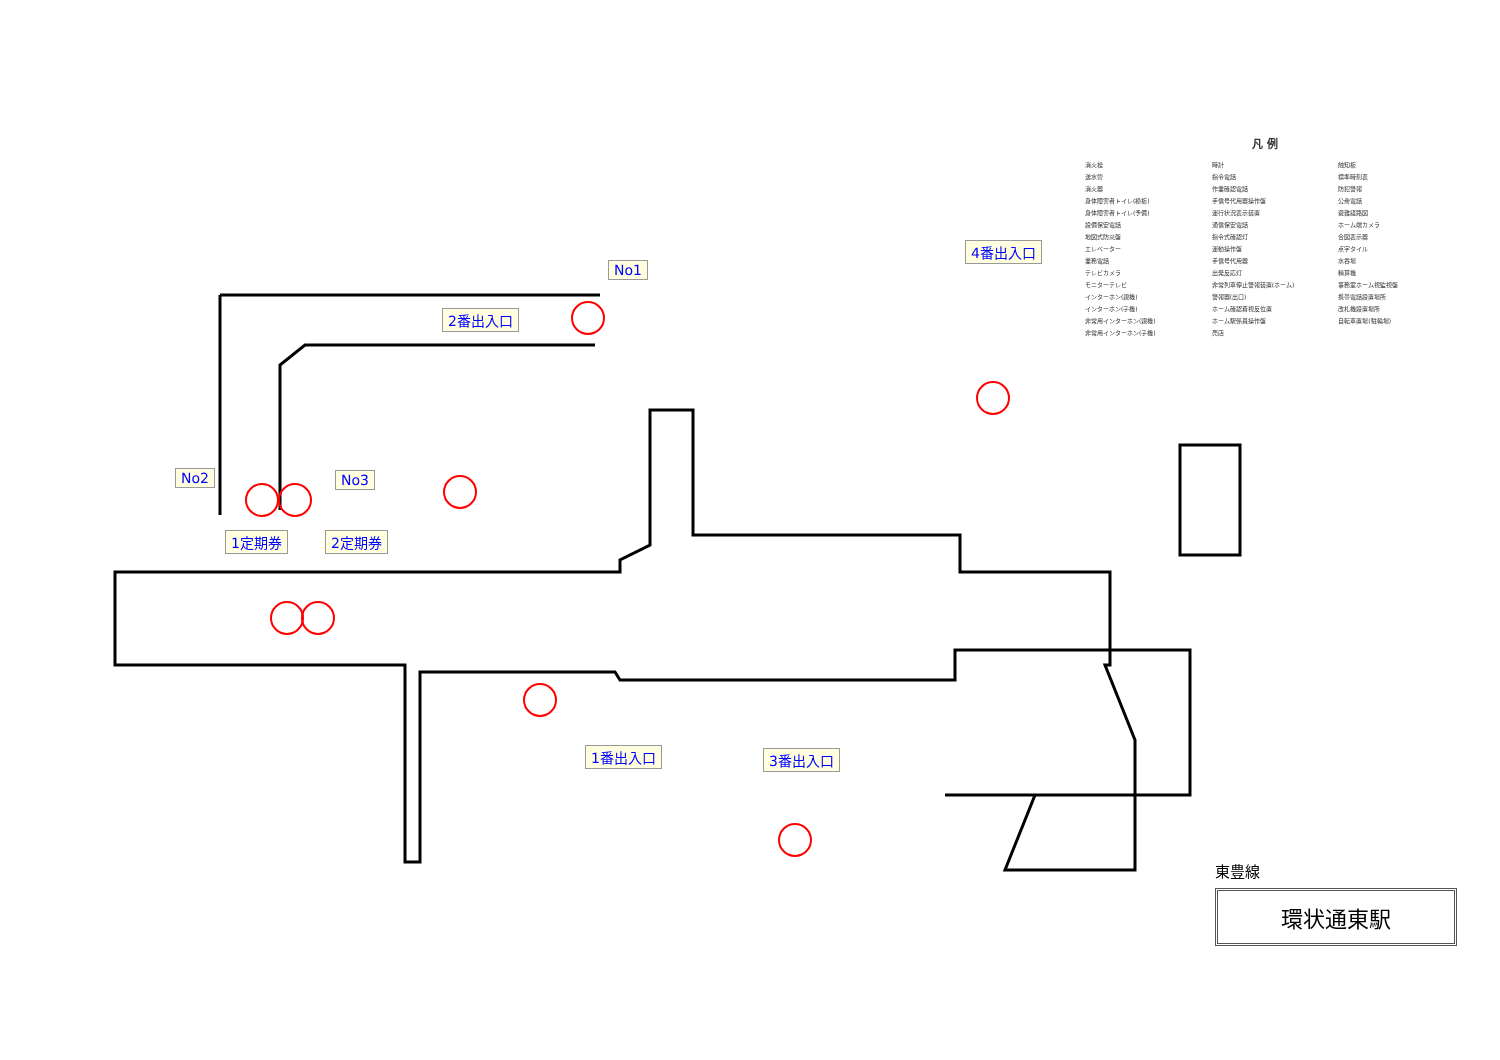No1
2番出入口
No2 No3
1定期券 2定期券
4番出入口
1番出入口 3番出入口
凡 例
消火栓
送水管
消火器
身体障害者トイレ(模板)
身体障害者トイレ(予備)
設備保安電話
地図式防災盤
エレベーター
業務電話
テレビカメラ
モニターテレビ
インターホン(親機)
インターホン(子機)
非常用インターホン(親機)
非常用インターホン(子機)
時計
指令電話
作業確認電話
手信号代用器操作盤
運行状況表示装置
通信保安電話
指令式確認灯
運動操作盤
手信号代用器
出発反応灯
非常列車停止警報装置(ホーム)
警報器(出口)
ホーム確認着視反位置
ホーム駅係員操作盤
売店
触知板
標準時刻表
防犯警報
公衆電話
避難経路図
ホーム端カメラ
合図表示器
点字タイル
水呑場
精算機
事務室ホーム視監視盤
携帯電話設置場所
改札機設置場所
自転車置場(駐輪場)
東豊線
環状通東駅